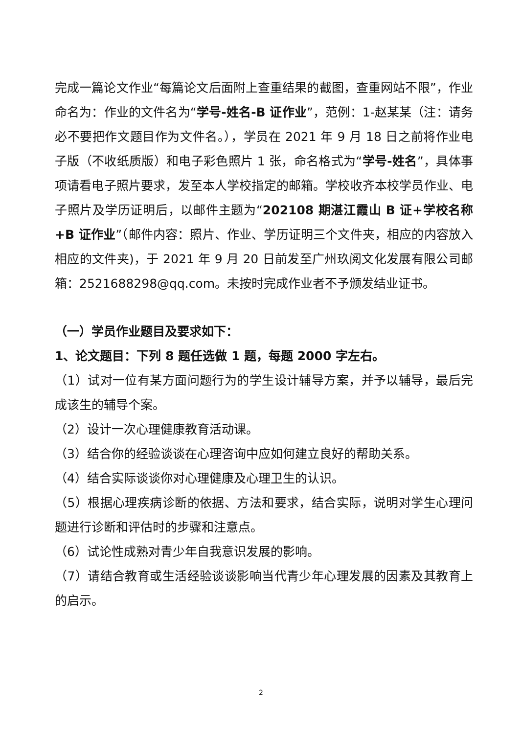完成一篇论文作业“每篇论文后面附上查重结果的截图，查重网站不限”，作业命名为：作业的文件名为“学号-姓名-B 证作业”，范例：1-赵某某（注：请务必不要把作文题目作为文件名。），学员在 2021 年 9 月 18 日之前将作业电子版（不收纸质版）和电子彩色照片 1 张，命名格式为“学号-姓名”，具体事项请看电子照片要求，发至本人学校指定的邮箱。学校收齐本校学员作业、电子照片及学历证明后，以邮件主题为“202108 期湛江霞山 B 证+学校名称+B 证作业”（邮件内容：照片、作业、学历证明三个文件夹，相应的内容放入相应的文件夹)，于 2021 年 9 月 20 日前发至广州玖阅文化发展有限公司邮箱：2521688298@qq.com。未按时完成作业者不予颁发结业证书。
（一）学员作业题目及要求如下：
1、论文题目：下列 8 题任选做 1 题，每题 2000 字左右。
（1）试对一位有某方面问题行为的学生设计辅导方案，并予以辅导，最后完成该生的辅导个案。
（2）设计一次心理健康教育活动课。
（3）结合你的经验谈谈在心理咨询中应如何建立良好的帮助关系。
（4）结合实际谈谈你对心理健康及心理卫生的认识。
（5）根据心理疾病诊断的依据、方法和要求，结合实际，说明对学生心理问题进行诊断和评估时的步骤和注意点。
（6）试论性成熟对青少年自我意识发展的影响。
（7）请结合教育或生活经验谈谈影响当代青少年心理发展的因素及其教育上的启示。
2